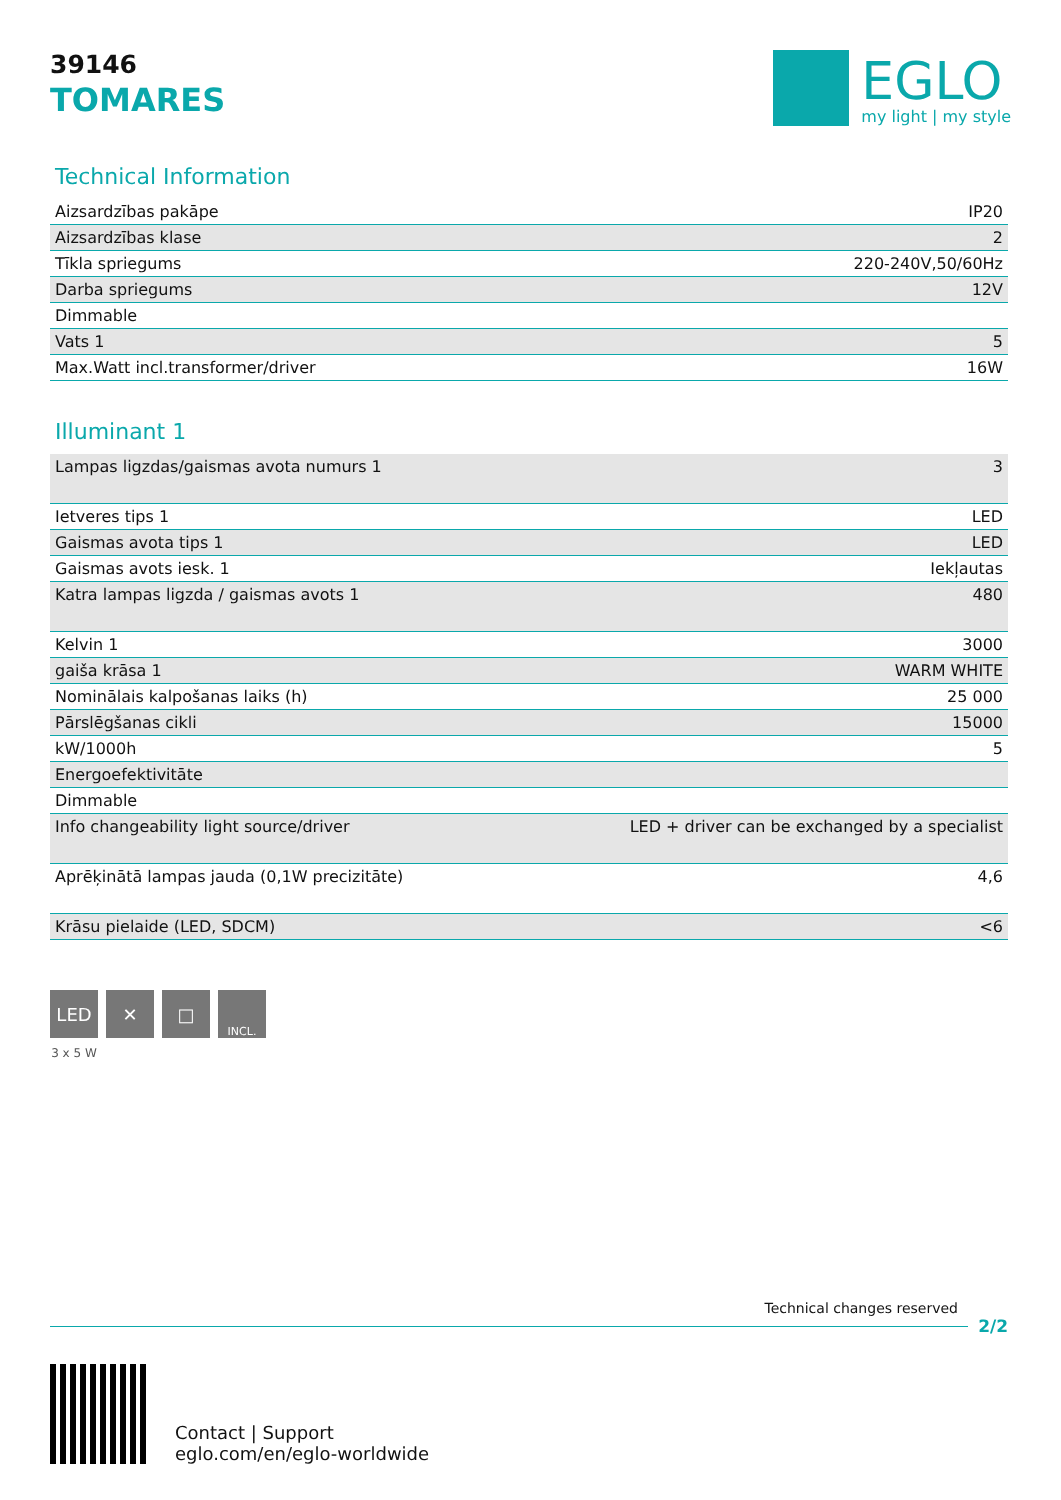39146
TOMARES
EGLO
my light | my style
Technical Information
| Aizsardzības pakāpe | IP20 |
| Aizsardzības klase | 2 |
| Tīkla spriegums | 220-240V,50/60Hz |
| Darba spriegums | 12V |
| Dimmable | |
| Vats 1 | 5 |
| Max.Watt incl.transformer/driver | 16W |
Illuminant 1
| Lampas ligzdas/gaismas avota numurs 1 | 3 |
| Ietveres tips 1 | LED |
| Gaismas avota tips 1 | LED |
| Gaismas avots iesk. 1 | Iekļautas |
| Katra lampas ligzda / gaismas avots 1 | 480 |
| Kelvin 1 | 3000 |
| gaiša krāsa 1 | WARM WHITE |
| Nominālais kalpošanas laiks (h) | 25 000 |
| Pārslēgšanas cikli | 15000 |
| kW/1000h | 5 |
| Energoefektivitāte | |
| Dimmable | |
| Info changeability light source/driver | LED + driver can be exchanged by a specialist |
| Aprēķinātā lampas jauda (0,1W precizitāte) | 4,6 |
| Krāsu pielaide (LED, SDCM) | <6 |
LED ✕ □
INCL.
3 x 5 W
Technical changes reserved
2/2
Contact | Support
eglo.com/en/eglo-worldwide